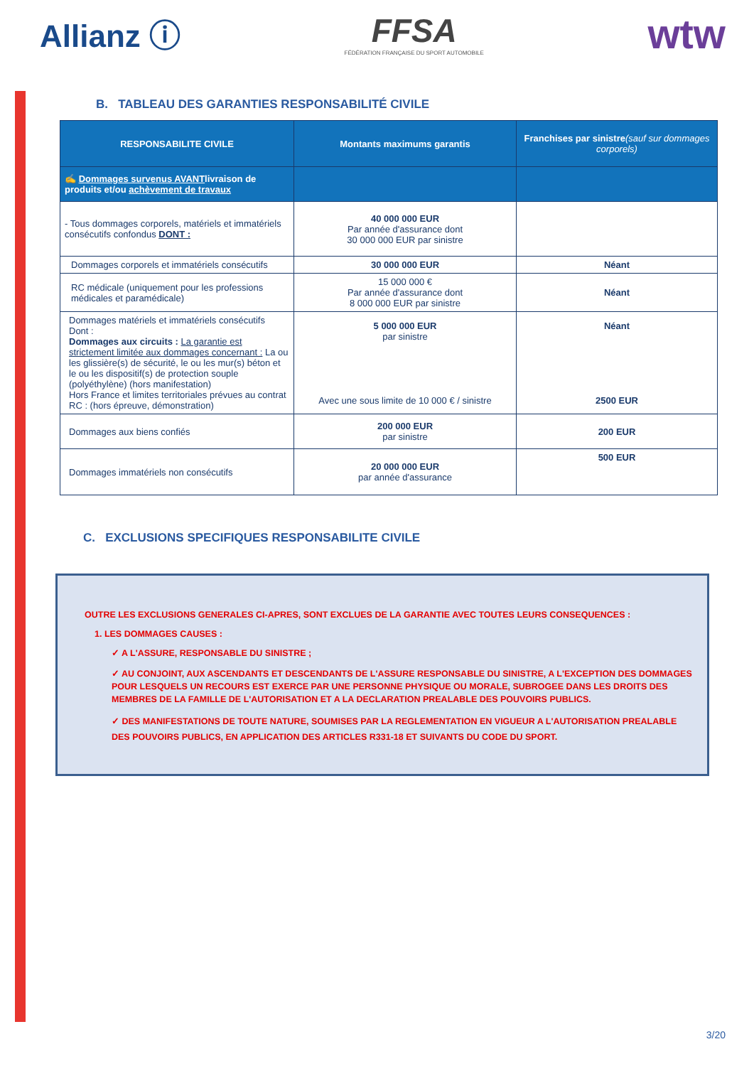Allianz ⓘ FFSA
FÉDÉRATION FRANÇAISE DU SPORT AUTOMOBILE wtw
B. TABLEAU DES GARANTIES RESPONSABILITÉ CIVILE
| RESPONSABILITE CIVILE | Montants maximums garantis | Franchises par sinistre (sauf sur dommages corporels) |
| --- | --- | --- |
| ✍ Dommages survenus AVANT livraison de produits et/ou achèvement de travaux | | |
| - Tous dommages corporels, matériels et immatériels consécutifs confondus DONT : | 40 000 000 EUR Par année d'assurance dont 30 000 000 EUR par sinistre | |
| Dommages corporels et immatériels consécutifs | 30 000 000 EUR | Néant |
| RC médicale (uniquement pour les professions médicales et paramédicale) | 15 000 000 € Par année d'assurance dont 8 000 000 EUR par sinistre | Néant |
| Dommages matériels et immatériels consécutifs Dont : Dommages aux circuits : La garantie est strictement limitée aux dommages concernant : La ou les glissière(s) de sécurité, le ou les mur(s) béton et le ou les dispositif(s) de protection souple (polyéthylène) (hors manifestation) Hors France et limites territoriales prévues au contrat RC : (hors épreuve, démonstration) | 5 000 000 EUR par sinistre Avec une sous limite de 10 000 € / sinistre | Néant 2500 EUR |
| Dommages aux biens confiés | 200 000 EUR par sinistre | 200 EUR |
| Dommages immatériels non consécutifs | 20 000 000 EUR par année d'assurance | 500 EUR |
C. EXCLUSIONS SPECIFIQUES RESPONSABILITE CIVILE
OUTRE LES EXCLUSIONS GENERALES CI-APRES, SONT EXCLUES DE LA GARANTIE AVEC TOUTES LEURS CONSEQUENCES :
1. LES DOMMAGES CAUSES :
✓ A L'ASSURE, RESPONSABLE DU SINISTRE ;
✓ AU CONJOINT, AUX ASCENDANTS ET DESCENDANTS DE L'ASSURE RESPONSABLE DU SINISTRE, A L'EXCEPTION DES DOMMAGES POUR LESQUELS UN RECOURS EST EXERCE PAR UNE PERSONNE PHYSIQUE OU MORALE, SUBROGEE DANS LES DROITS DES MEMBRES DE LA FAMILLE DE L'AUTORISATION ET A LA DECLARATION PREALABLE DES POUVOIRS PUBLICS.
✓ DES MANIFESTATIONS DE TOUTE NATURE, SOUMISES PAR LA REGLEMENTATION EN VIGUEUR A L'AUTORISATION PREALABLE DES POUVOIRS PUBLICS, EN APPLICATION DES ARTICLES R331-18 ET SUIVANTS DU CODE DU SPORT.
3/20